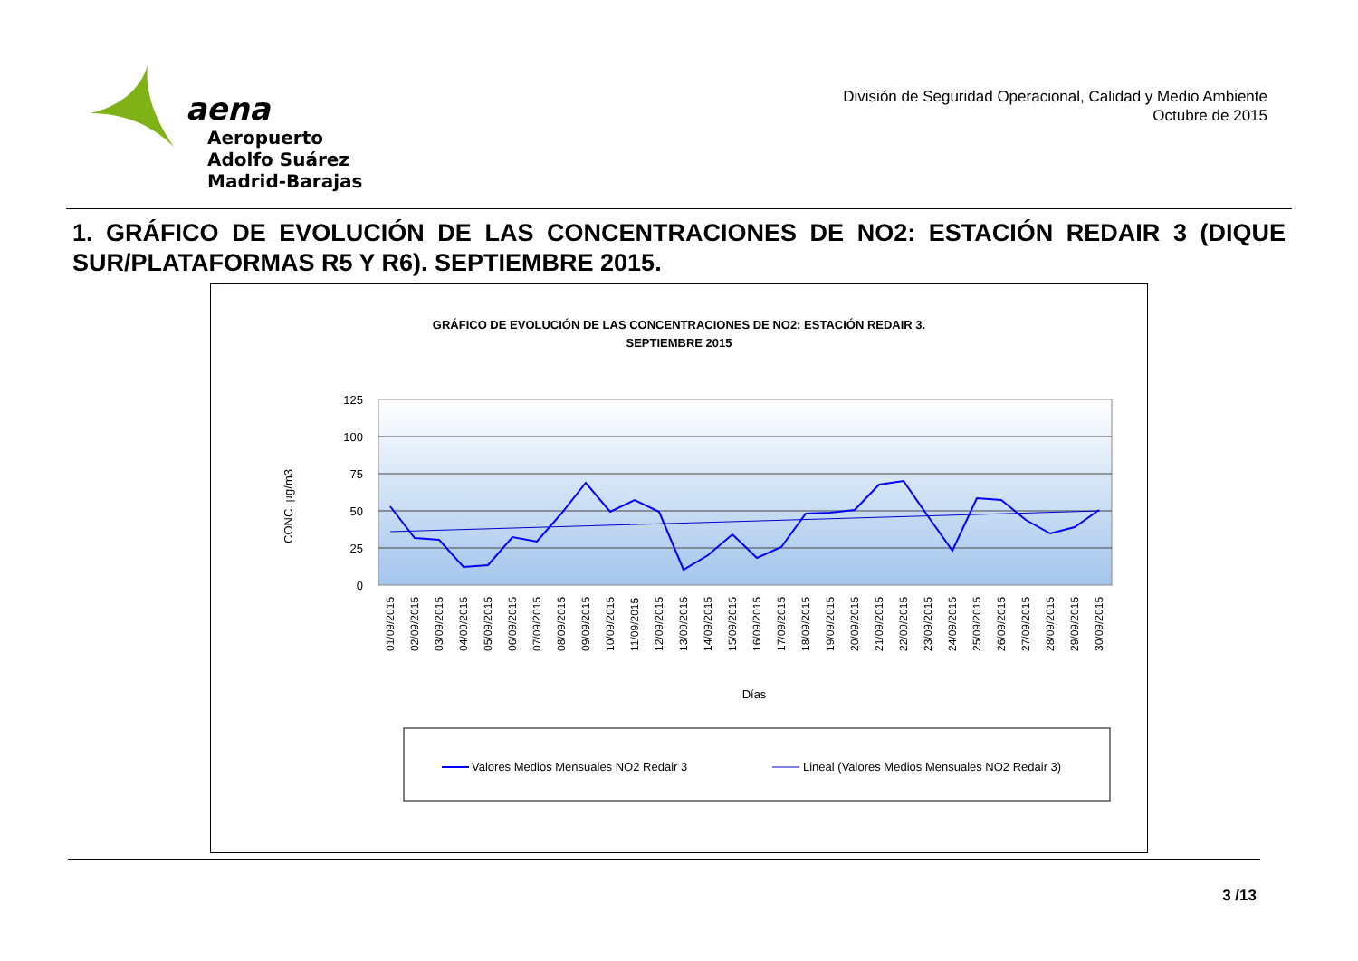aena
Aeropuerto
Adolfo Suárez
Madrid-Barajas
División de Seguridad Operacional, Calidad y Medio Ambiente
Octubre de 2015
1. GRÁFICO DE EVOLUCIÓN DE LAS CONCENTRACIONES DE NO2: ESTACIÓN REDAIR 3 (DIQUE SUR/PLATAFORMAS R5 Y R6). SEPTIEMBRE 2015.
GRÁFICO DE EVOLUCIÓN DE LAS CONCENTRACIONES DE NO2: ESTACIÓN REDAIR 3.
SEPTIEMBRE 2015
125
100
75
50
25
0
CONC. µg/m3
01/09/2015
02/09/2015
03/09/2015
04/09/2015
05/09/2015
06/09/2015
07/09/2015
08/09/2015
09/09/2015
10/09/2015
11/09/2015
12/09/2015
13/09/2015
14/09/2015
15/09/2015
16/09/2015
17/09/2015
18/09/2015
19/09/2015
20/09/2015
21/09/2015
22/09/2015
23/09/2015
24/09/2015
25/09/2015
26/09/2015
27/09/2015
28/09/2015
29/09/2015
30/09/2015
Días
Valores Medios Mensuales NO2 Redair 3
Lineal (Valores Medios Mensuales NO2 Redair 3)
3 /13